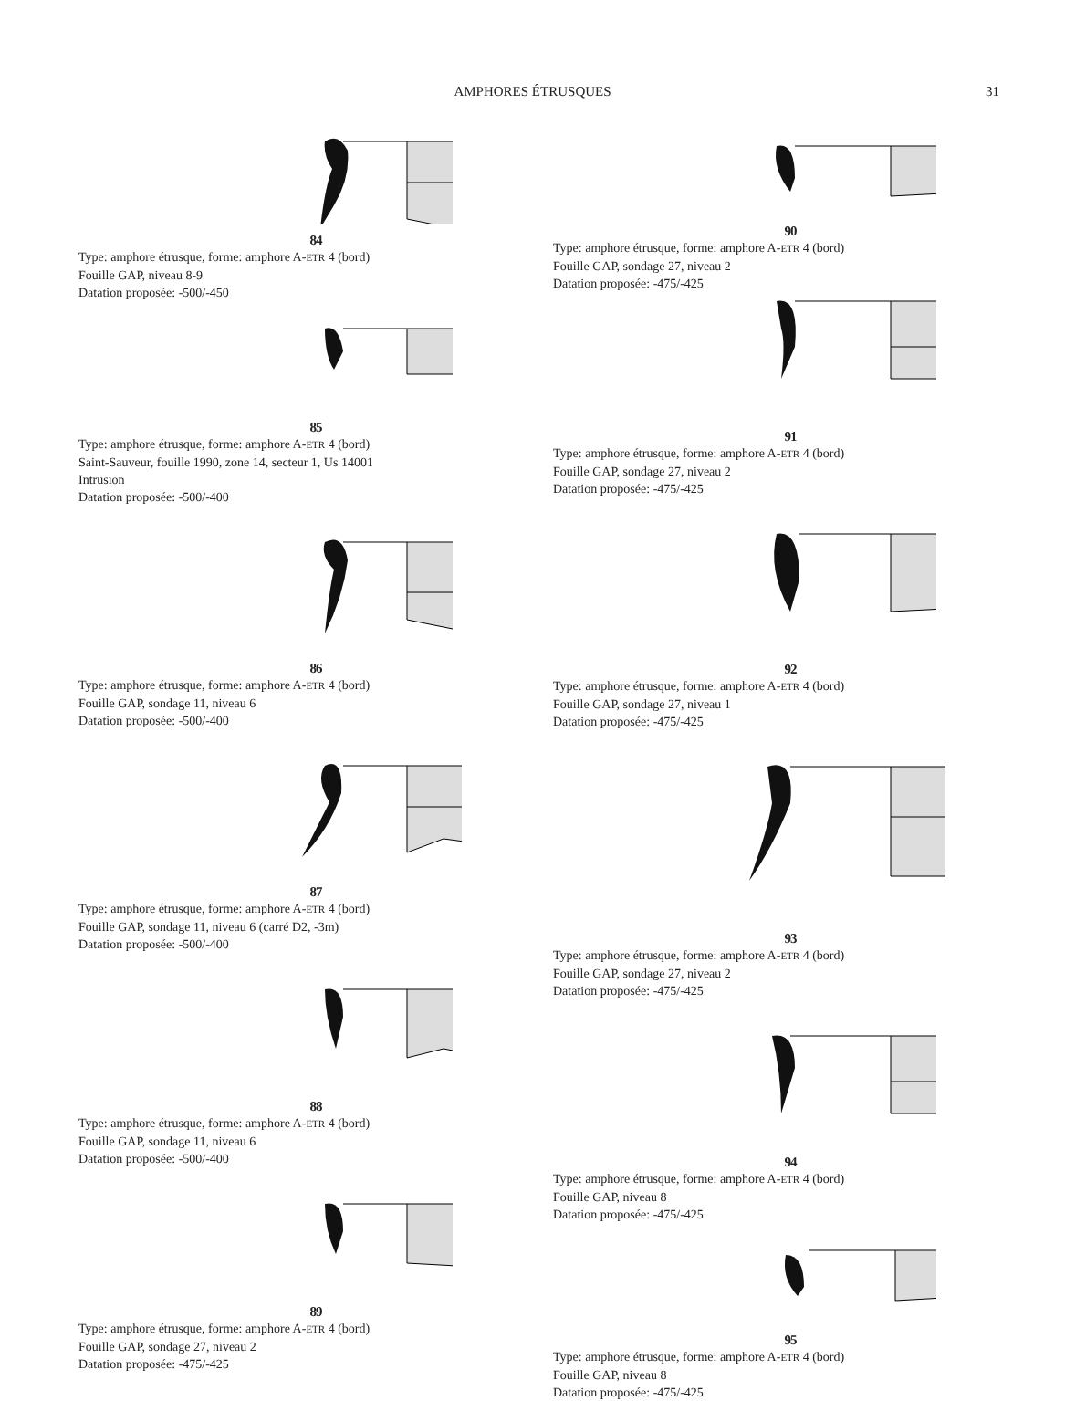AMPHORES ÉTRUSQUES 31
84
Type: amphore étrusque, forme: amphore A-ETR 4 (bord)
Fouille GAP, niveau 8-9
Datation proposée: -500/-450
85
Type: amphore étrusque, forme: amphore A-ETR 4 (bord)
Saint-Sauveur, fouille 1990, zone 14, secteur 1, Us 14001
Intrusion
Datation proposée: -500/-400
86
Type: amphore étrusque, forme: amphore A-ETR 4 (bord)
Fouille GAP, sondage 11, niveau 6
Datation proposée: -500/-400
87
Type: amphore étrusque, forme: amphore A-ETR 4 (bord)
Fouille GAP, sondage 11, niveau 6 (carré D2, -3m)
Datation proposée: -500/-400
88
Type: amphore étrusque, forme: amphore A-ETR 4 (bord)
Fouille GAP, sondage 11, niveau 6
Datation proposée: -500/-400
89
Type: amphore étrusque, forme: amphore A-ETR 4 (bord)
Fouille GAP, sondage 27, niveau 2
Datation proposée: -475/-425
90
Type: amphore étrusque, forme: amphore A-ETR 4 (bord)
Fouille GAP, sondage 27, niveau 2
Datation proposée: -475/-425
91
Type: amphore étrusque, forme: amphore A-ETR 4 (bord)
Fouille GAP, sondage 27, niveau 2
Datation proposée: -475/-425
92
Type: amphore étrusque, forme: amphore A-ETR 4 (bord)
Fouille GAP, sondage 27, niveau 1
Datation proposée: -475/-425
93
Type: amphore étrusque, forme: amphore A-ETR 4 (bord)
Fouille GAP, sondage 27, niveau 2
Datation proposée: -475/-425
94
Type: amphore étrusque, forme: amphore A-ETR 4 (bord)
Fouille GAP, niveau 8
Datation proposée: -475/-425
95
Type: amphore étrusque, forme: amphore A-ETR 4 (bord)
Fouille GAP, niveau 8
Datation proposée: -475/-425